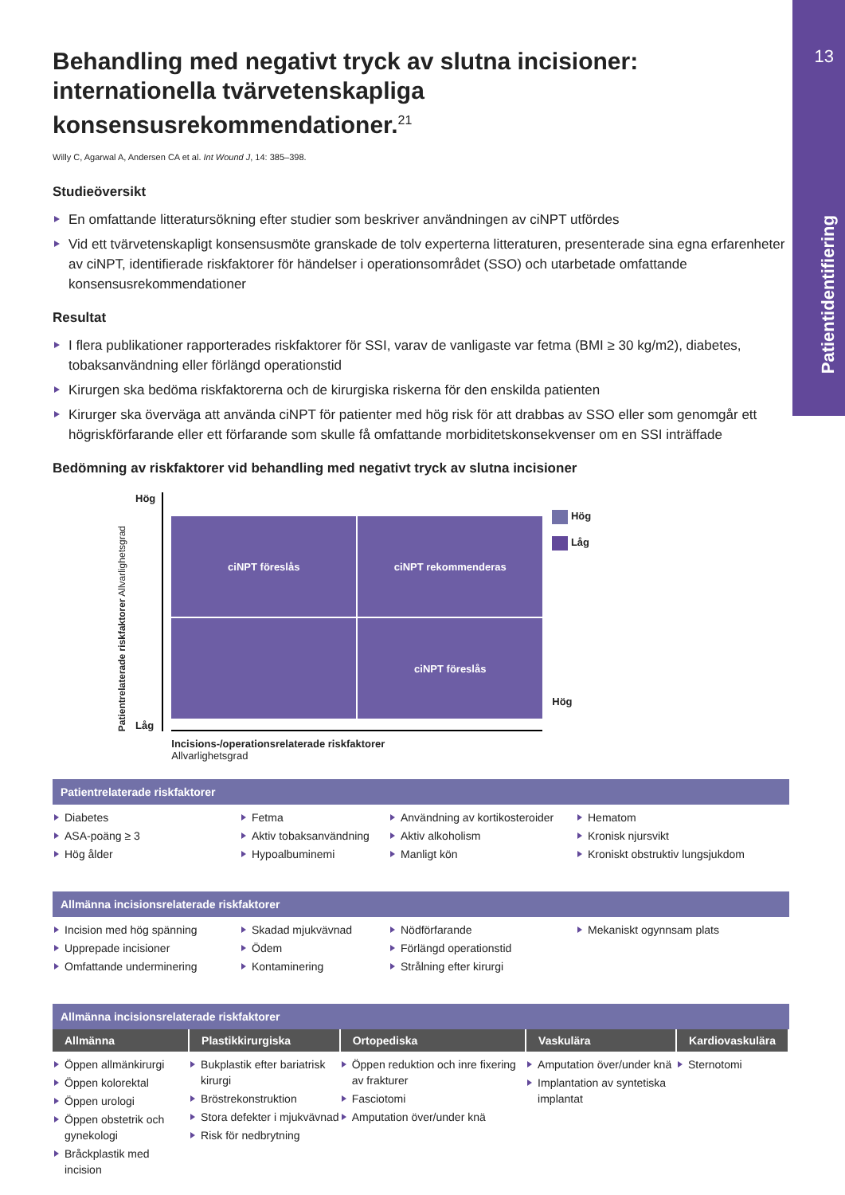13
Patientidentifiering
Behandling med negativt tryck av slutna incisioner: internationella tvärvetenskapliga konsensusrekommendationer.<sup>21</sup>
Willy C, Agarwal A, Andersen CA et al. Int Wound J, 14: 385–398.
Studieöversikt
En omfattande litteratursökning efter studier som beskriver användningen av ciNPT utfördes
Vid ett tvärvetenskapligt konsensusmöte granskade de tolv experterna litteraturen, presenterade sina egna erfarenheter av ciNPT, identifierade riskfaktorer för händelser i operationsområdet (SSO) och utarbetade omfattande konsensusrekommendationer
Resultat
I flera publikationer rapporterades riskfaktorer för SSI, varav de vanligaste var fetma (BMI ≥ 30 kg/m2), diabetes, tobaksanvändning eller förlängd operationstid
Kirurgen ska bedöma riskfaktorerna och de kirurgiska riskerna för den enskilda patienten
Kirurger ska överväga att använda ciNPT för patienter med hög risk för att drabbas av SSO eller som genomgår ett högriskförfarande eller ett förfarande som skulle få omfattande morbiditetskonsekvenser om en SSI inträffade
Bedömning av riskfaktorer vid behandling med negativt tryck av slutna incisioner
Patientrelaterade riskfaktorer Allvarlighetsgrad
Hög
Låg
ciNPT föreslås
ciNPT rekommenderas
ciNPT föreslås
Incisions-/operationsrelaterade riskfaktorer
Allvarlighetsgrad
Hög
Låg
Hög
Patientrelaterade riskfaktorer
Diabetes
ASA-poäng ≥ 3
Hög ålder
Fetma
Aktiv tobaksanvändning
Hypoalbuminemi
Användning av kortikosteroider
Aktiv alkoholism
Manligt kön
Hematom
Kronisk njursvikt
Kroniskt obstruktiv lungsjukdom
Allmänna incisionsrelaterade riskfaktorer
Incision med hög spänning
Upprepade incisioner
Omfattande underminering
Skadad mjukvävnad
Ödem
Kontaminering
Nödförfarande
Förlängd operationstid
Strålning efter kirurgi
Mekaniskt ogynnsam plats
Allmänna incisionsrelaterade riskfaktorer
| Allmänna | Plastikkirurgiska | Ortopediska | Vaskulära | Kardiovaskulära |
| --- | --- | --- | --- | --- |
| Öppen allmänkirurgi Öppen kolorektal Öppen urologi Öppen obstetrik och gynekologi Bråckplastik med incision | Bukplastik efter bariatrisk kirurgi Bröstrekonstruktion Stora defekter i mjukvävnad Risk för nedbrytning | Öppen reduktion och inre fixering av frakturer Fasciotomi Amputation över/under knä | Amputation över/under knä Implantation av syntetiska implantat | Sternotomi |